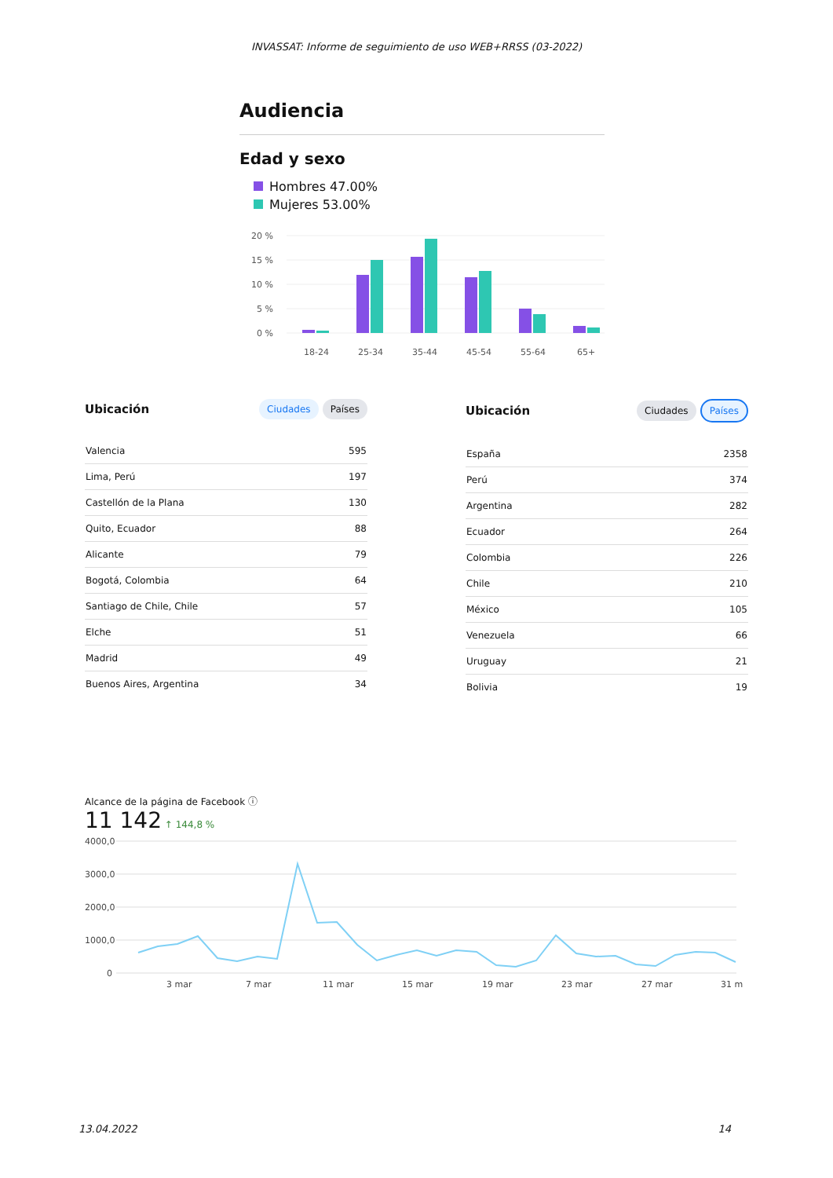INVASSAT: Informe de seguimiento de uso WEB+RRSS (03-2022)
Audiencia
Edad y sexo
Hombres 47.00%
Mujeres 53.00%
20 %
15 %
10 %
5 %
0 %
18-24
25-34
35-44
45-54
55-64
65+
Ubicación Ciudades Países
| Valencia | 595 |
| Lima, Perú | 197 |
| Castellón de la Plana | 130 |
| Quito, Ecuador | 88 |
| Alicante | 79 |
| Bogotá, Colombia | 64 |
| Santiago de Chile, Chile | 57 |
| Elche | 51 |
| Madrid | 49 |
| Buenos Aires, Argentina | 34 |
Ubicación Ciudades Países
| España | 2358 |
| Perú | 374 |
| Argentina | 282 |
| Ecuador | 264 |
| Colombia | 226 |
| Chile | 210 |
| México | 105 |
| Venezuela | 66 |
| Uruguay | 21 |
| Bolivia | 19 |
Alcance de la página de Facebook ⓘ
11 142 ↑ 144,8 %
4000,0
3000,0
2000,0
1000,0
0
3 mar
7 mar
11 mar
15 mar
19 mar
23 mar
27 mar
31 m
13.04.2022 14